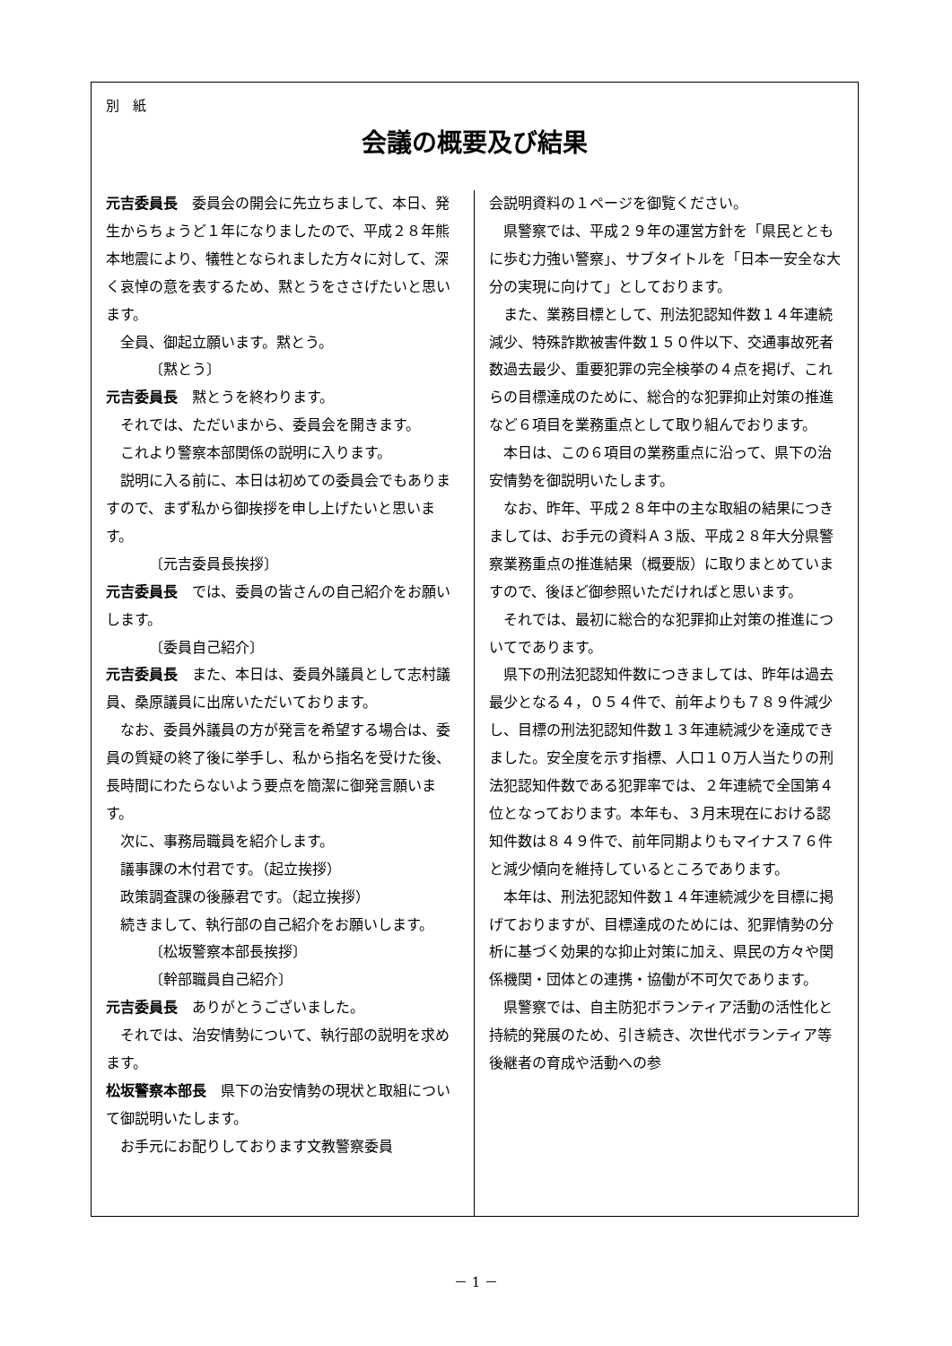別　紙
会議の概要及び結果
元吉委員長　委員会の開会に先立ちまして、本日、発生からちょうど１年になりましたので、平成２８年熊本地震により、犠牲となられました方々に対して、深く哀悼の意を表するため、黙とうをささげたいと思います。
全員、御起立願います。黙とう。
〔黙とう〕
元吉委員長　黙とうを終わります。
それでは、ただいまから、委員会を開きます。
これより警察本部関係の説明に入ります。
説明に入る前に、本日は初めての委員会でもありますので、まず私から御挨拶を申し上げたいと思います。
〔元吉委員長挨拶〕
元吉委員長　では、委員の皆さんの自己紹介をお願いします。
〔委員自己紹介〕
元吉委員長　また、本日は、委員外議員として志村議員、桑原議員に出席いただいております。
なお、委員外議員の方が発言を希望する場合は、委員の質疑の終了後に挙手し、私から指名を受けた後、長時間にわたらないよう要点を簡潔に御発言願います。
次に、事務局職員を紹介します。
議事課の木付君です。（起立挨拶）
政策調査課の後藤君です。（起立挨拶）
続きまして、執行部の自己紹介をお願いします。
〔松坂警察本部長挨拶〕
〔幹部職員自己紹介〕
元吉委員長　ありがとうございました。
それでは、治安情勢について、執行部の説明を求めます。
松坂警察本部長　県下の治安情勢の現状と取組について御説明いたします。
お手元にお配りしております文教警察委員
会説明資料の１ページを御覧ください。
県警察では、平成２９年の運営方針を「県民とともに歩む力強い警察」、サブタイトルを「日本一安全な大分の実現に向けて」としております。
また、業務目標として、刑法犯認知件数１４年連続減少、特殊詐欺被害件数１５０件以下、交通事故死者数過去最少、重要犯罪の完全検挙の４点を掲げ、これらの目標達成のために、総合的な犯罪抑止対策の推進など６項目を業務重点として取り組んでおります。
本日は、この６項目の業務重点に沿って、県下の治安情勢を御説明いたします。
なお、昨年、平成２８年中の主な取組の結果につきましては、お手元の資料Ａ３版、平成２８年大分県警察業務重点の推進結果（概要版）に取りまとめていますので、後ほど御参照いただければと思います。
それでは、最初に総合的な犯罪抑止対策の推進についてであります。
県下の刑法犯認知件数につきましては、昨年は過去最少となる４，０５４件で、前年よりも７８９件減少し、目標の刑法犯認知件数１３年連続減少を達成できました。安全度を示す指標、人口１０万人当たりの刑法犯認知件数である犯罪率では、２年連続で全国第４位となっております。本年も、３月末現在における認知件数は８４９件で、前年同期よりもマイナス７６件と減少傾向を維持しているところであります。
本年は、刑法犯認知件数１４年連続減少を目標に掲げておりますが、目標達成のためには、犯罪情勢の分析に基づく効果的な抑止対策に加え、県民の方々や関係機関・団体との連携・協働が不可欠であります。
県警察では、自主防犯ボランティア活動の活性化と持続的発展のため、引き続き、次世代ボランティア等後継者の育成や活動への参
－ 1 －